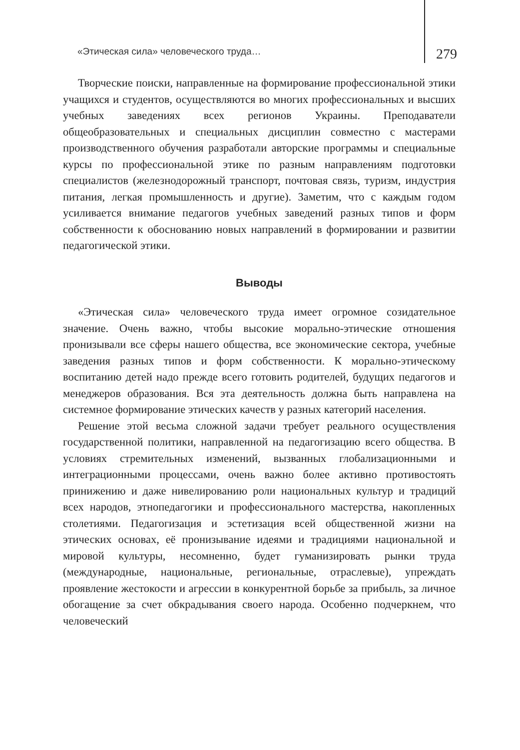«Этическая сила» человеческого труда… 279
Творческие поиски, направленные на формирование профессиональной этики учащихся и студентов, осуществляются во многих профессиональных и высших учебных заведениях всех регионов Украины. Преподаватели общеобразовательных и специальных дисциплин совместно с мастерами производственного обучения разработали авторские программы и специальные курсы по профессиональной этике по разным направлениям подготовки специалистов (железнодорожный транспорт, почтовая связь, туризм, индустрия питания, легкая промышленность и другие). Заметим, что с каждым годом усиливается внимание педагогов учебных заведений разных типов и форм собственности к обоснованию новых направлений в формировании и развитии педагогической этики.
Выводы
«Этическая сила» человеческого труда имеет огромное созидательное значение. Очень важно, чтобы высокие морально-этические отношения пронизывали все сферы нашего общества, все экономические сектора, учебные заведения разных типов и форм собственности. К морально-этическому воспитанию детей надо прежде всего готовить родителей, будущих педагогов и менеджеров образования. Вся эта деятельность должна быть направлена на системное формирование этических качеств у разных категорий населения.
Решение этой весьма сложной задачи требует реального осуществления государственной политики, направленной на педагогизацию всего общества. В условиях стремительных изменений, вызванных глобализационными и интеграционными процессами, очень важно более активно противостоять принижению и даже нивелированию роли национальных культур и традиций всех народов, этнопедагогики и профессионального мастерства, накопленных столетиями. Педагогизация и эстетизация всей общественной жизни на этических основах, её пронизывание идеями и традициями национальной и мировой культуры, несомненно, будет гуманизировать рынки труда (международные, национальные, региональные, отраслевые), упреждать проявление жестокости и агрессии в конкурентной борьбе за прибыль, за личное обогащение за счет обкрадывания своего народа. Особенно подчеркнем, что человеческий